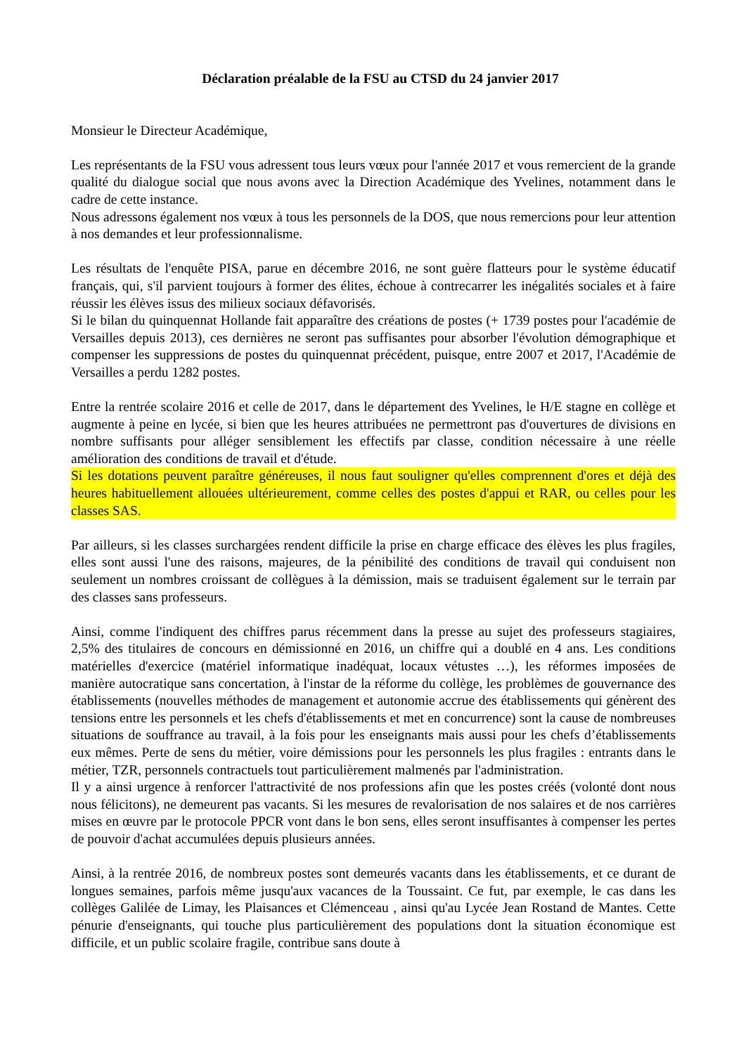Déclaration préalable de la FSU au CTSD du 24 janvier 2017
Monsieur le Directeur Académique,
Les représentants de la FSU vous adressent tous leurs vœux pour l'année 2017 et vous remercient de la grande qualité du dialogue social que nous avons avec la Direction Académique des Yvelines, notamment dans le cadre de cette instance.
Nous adressons également nos vœux à tous les personnels de la DOS, que nous remercions pour leur attention à nos demandes et leur professionnalisme.
Les résultats de l'enquête PISA, parue en décembre 2016, ne sont guère flatteurs pour le système éducatif français, qui, s'il parvient toujours à former des élites, échoue à contrecarrer les inégalités sociales et à faire réussir les élèves issus des milieux sociaux défavorisés.
Si le bilan du quinquennat Hollande fait apparaître des créations de postes (+ 1739 postes pour l'académie de Versailles depuis 2013), ces dernières ne seront pas suffisantes pour absorber l'évolution démographique et compenser les suppressions de postes du quinquennat précédent, puisque, entre 2007 et 2017, l'Académie de Versailles a perdu 1282 postes.
Entre la rentrée scolaire 2016 et celle de 2017, dans le département des Yvelines, le H/E stagne en collège et augmente à peine en lycée, si bien que les heures attribuées ne permettront pas d'ouvertures de divisions en nombre suffisants pour alléger sensiblement les effectifs par classe, condition nécessaire à une réelle amélioration des conditions de travail et d'étude.
Si les dotations peuvent paraître généreuses, il nous faut souligner qu'elles comprennent d'ores et déjà des heures habituellement allouées ultérieurement, comme celles des postes d'appui et RAR, ou celles pour les classes SAS.
Par ailleurs, si les classes surchargées rendent difficile la prise en charge efficace des élèves les plus fragiles, elles sont aussi l'une des raisons, majeures, de la pénibilité des conditions de travail qui conduisent non seulement un nombres croissant de collègues à la démission, mais se traduisent également sur le terrain par des classes sans professeurs.
Ainsi, comme l'indiquent des chiffres parus récemment dans la presse au sujet des professeurs stagiaires, 2,5% des titulaires de concours en démissionné en 2016, un chiffre qui a doublé en 4 ans. Les conditions matérielles d'exercice (matériel informatique inadéquat, locaux vétustes …), les réformes imposées de manière autocratique sans concertation, à l'instar de la réforme du collège, les problèmes de gouvernance des établissements (nouvelles méthodes de management et autonomie accrue des établissements qui génèrent des tensions entre les personnels et les chefs d'établissements et met en concurrence) sont la cause de nombreuses situations de souffrance au travail, à la fois pour les enseignants mais aussi pour les chefs d’établissements eux mêmes. Perte de sens du métier, voire démissions pour les personnels les plus fragiles : entrants dans le métier, TZR, personnels contractuels tout particulièrement malmenés par l'administration.
Il y a ainsi urgence à renforcer l'attractivité de nos professions afin que les postes créés (volonté dont nous nous félicitons), ne demeurent pas vacants. Si les mesures de revalorisation de nos salaires et de nos carrières mises en œuvre par le protocole PPCR vont dans le bon sens, elles seront insuffisantes à compenser les pertes de pouvoir d'achat accumulées depuis plusieurs années.
Ainsi, à la rentrée 2016, de nombreux postes sont demeurés vacants dans les établissements, et ce durant de longues semaines, parfois même jusqu'aux vacances de la Toussaint. Ce fut, par exemple, le cas dans les collèges Galilée de Limay, les Plaisances et Clémenceau , ainsi qu'au Lycée Jean Rostand de Mantes. Cette pénurie d'enseignants, qui touche plus particulièrement des populations dont la situation économique est difficile, et un public scolaire fragile, contribue sans doute à